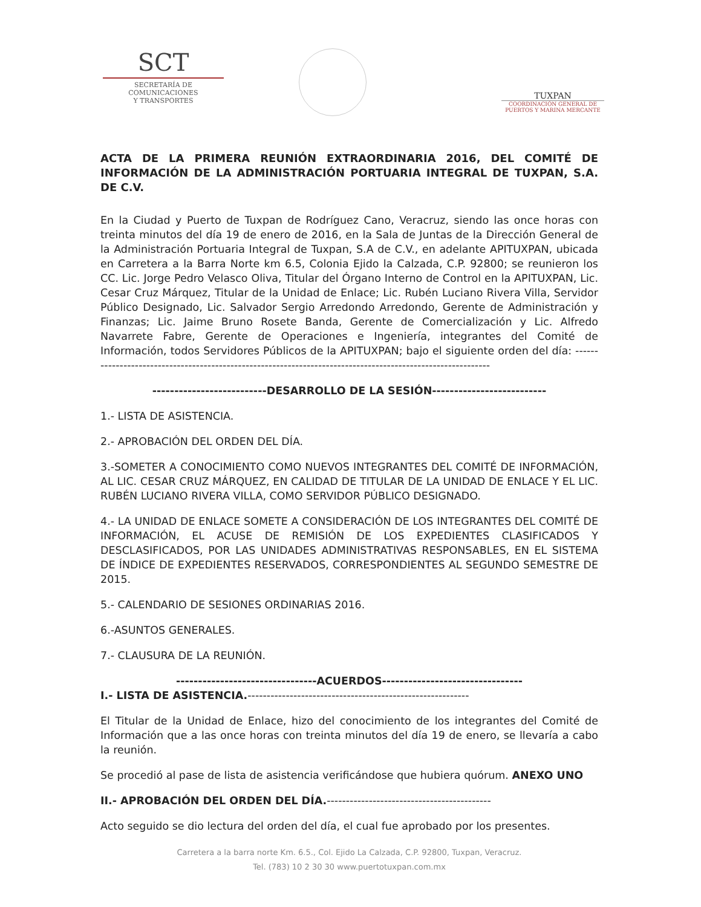SCT
SECRETARÍA DE
COMUNICACIONES
Y TRANSPORTES
TUXPAN
COORDINACIÓN GENERAL DE
PUERTOS Y MARINA MERCANTE
ACTA DE LA PRIMERA REUNIÓN EXTRAORDINARIA 2016, DEL COMITÉ DE INFORMACIÓN DE LA ADMINISTRACIÓN PORTUARIA INTEGRAL DE TUXPAN, S.A. DE C.V.
En la Ciudad y Puerto de Tuxpan de Rodríguez Cano, Veracruz, siendo las once horas con treinta minutos del día 19 de enero de 2016, en la Sala de Juntas de la Dirección General de la Administración Portuaria Integral de Tuxpan, S.A de C.V., en adelante APITUXPAN, ubicada en Carretera a la Barra Norte km 6.5, Colonia Ejido la Calzada, C.P. 92800; se reunieron los CC. Lic. Jorge Pedro Velasco Oliva, Titular del Órgano Interno de Control en la APITUXPAN, Lic. Cesar Cruz Márquez, Titular de la Unidad de Enlace; Lic. Rubén Luciano Rivera Villa, Servidor Público Designado, Lic. Salvador Sergio Arredondo Arredondo, Gerente de Administración y Finanzas; Lic. Jaime Bruno Rosete Banda, Gerente de Comercialización y Lic. Alfredo Navarrete Fabre, Gerente de Operaciones e Ingeniería, integrantes del Comité de Información, todos Servidores Públicos de la APITUXPAN; bajo el siguiente orden del día: ------------------------------------------------------------------------------------------------------------
--------------------------DESARROLLO DE LA SESIÓN--------------------------
1.- LISTA DE ASISTENCIA.
2.- APROBACIÓN DEL ORDEN DEL DÍA.
3.-SOMETER A CONOCIMIENTO COMO NUEVOS INTEGRANTES DEL COMITÉ DE INFORMACIÓN, AL LIC. CESAR CRUZ MÁRQUEZ, EN CALIDAD DE TITULAR DE LA UNIDAD DE ENLACE Y EL LIC. RUBÉN LUCIANO RIVERA VILLA, COMO SERVIDOR PÚBLICO DESIGNADO.
4.- LA UNIDAD DE ENLACE SOMETE A CONSIDERACIÓN DE LOS INTEGRANTES DEL COMITÉ DE INFORMACIÓN, EL ACUSE DE REMISIÓN DE LOS EXPEDIENTES CLASIFICADOS Y DESCLASIFICADOS, POR LAS UNIDADES ADMINISTRATIVAS RESPONSABLES, EN EL SISTEMA DE ÍNDICE DE EXPEDIENTES RESERVADOS, CORRESPONDIENTES AL SEGUNDO SEMESTRE DE 2015.
5.- CALENDARIO DE SESIONES ORDINARIAS 2016.
6.-ASUNTOS GENERALES.
7.- CLAUSURA DE LA REUNIÓN.
--------------------------------ACUERDOS--------------------------------
I.- LISTA DE ASISTENCIA.----------------------------------------------------------
El Titular de la Unidad de Enlace, hizo del conocimiento de los integrantes del Comité de Información que a las once horas con treinta minutos del día 19 de enero, se llevaría a cabo la reunión.
Se procedió al pase de lista de asistencia verificándose que hubiera quórum. ANEXO UNO
II.- APROBACIÓN DEL ORDEN DEL DÍA.-------------------------------------------
Acto seguido se dio lectura del orden del día, el cual fue aprobado por los presentes.
Carretera a la barra norte Km. 6.5., Col. Ejido La Calzada, C.P. 92800, Tuxpan, Veracruz.
Tel. (783) 10 2 30 30 www.puertotuxpan.com.mx